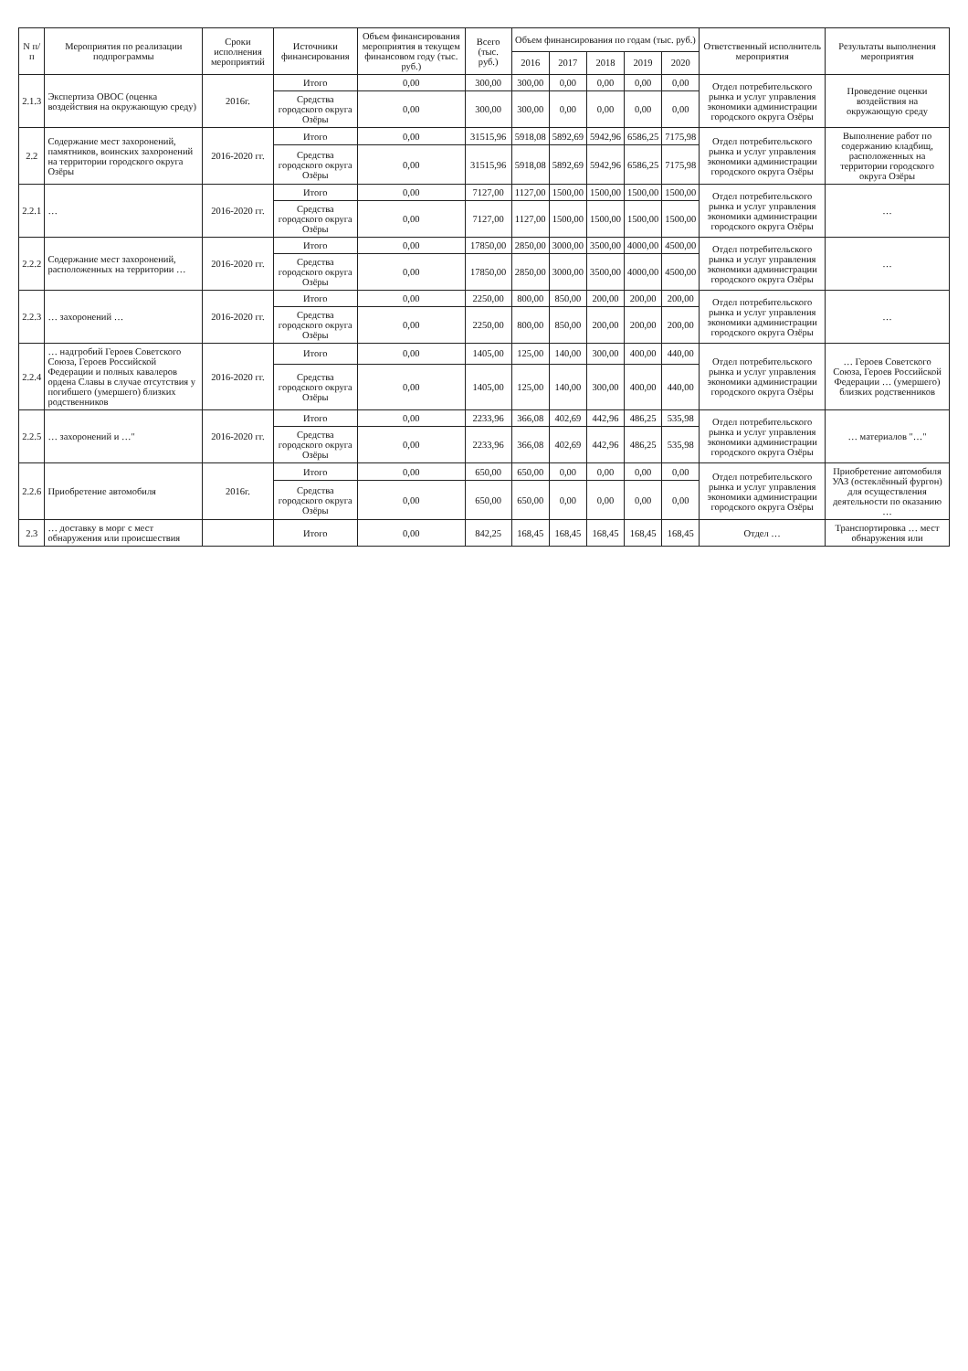| N п/п | Мероприятия по реализации подпрограммы | Сроки исполнения мероприятий | Источники финансирования | Объем финансирования мероприятия в текущем финансовом году (тыс. руб.) | Всего (тыс. руб.) | Объем финансирования по годам (тыс. руб.) | | | | | Ответственный исполнитель мероприятия | Результаты выполнения мероприятия |
| --- | --- | --- | --- | --- | --- | --- | --- | --- | --- | --- | --- | --- |
| | | | | | | 2016 | 2017 | 2018 | 2019 | 2020 | | |
| 2.1.3 | Экспертиза ОВОС (оценка воздействия на окружающую среду) | 2016г. | Итого | 0,00 | 300,00 | 300,00 | 0,00 | 0,00 | 0,00 | 0,00 | Отдел потребительского рынка и услуг управления экономики администрации городского округа Озёры | Проведение оценки воздействия на окружающую среду |
| | | | Средства городского округа Озёры | 0,00 | 300,00 | 300,00 | 0,00 | 0,00 | 0,00 | 0,00 | | |
| 2.2 | Содержание мест захоронений, памятников, воинских захоронений на территории городского округа Озёры | 2016-2020 гг. | Итого | 0,00 | 31515,96 | 5918,08 | 5892,69 | 5942,96 | 6586,25 | 7175,98 | Отдел потребительского рынка и услуг управления экономики администрации городского округа Озёры | Выполнение работ по содержанию кладбищ, расположенных на территории городского округа Озёры |
| | | | Средства городского округа Озёры | 0,00 | 31515,96 | 5918,08 | 5892,69 | 5942,96 | 6586,25 | 7175,98 | | |
| 2.2.1 | … | 2016-2020 гг. | Итого | 0,00 | 7127,00 | 1127,00 | 1500,00 | 1500,00 | 1500,00 | 1500,00 | Отдел потребительского рынка и услуг управления экономики администрации городского округа Озёры | … |
| | | | Средства городского округа Озёры | 0,00 | 7127,00 | 1127,00 | 1500,00 | 1500,00 | 1500,00 | 1500,00 | | |
| 2.2.2 | Содержание мест захоронений, расположенных на территории … | 2016-2020 гг. | Итого | 0,00 | 17850,00 | 2850,00 | 3000,00 | 3500,00 | 4000,00 | 4500,00 | Отдел потребительского рынка и услуг управления экономики администрации городского округа Озёры | … |
| | | | Средства городского округа Озёры | 0,00 | 17850,00 | 2850,00 | 3000,00 | 3500,00 | 4000,00 | 4500,00 | | |
| 2.2.3 | … захоронений … | 2016-2020 гг. | Итого | 0,00 | 2250,00 | 800,00 | 850,00 | 200,00 | 200,00 | 200,00 | Отдел потребительского рынка и услуг управления экономики администрации городского округа Озёры | … |
| | | | Средства городского округа Озёры | 0,00 | 2250,00 | 800,00 | 850,00 | 200,00 | 200,00 | 200,00 | | |
| 2.2.4 | … надгробий Героев Советского Союза, Героев Российской Федерации и полных кавалеров ордена Славы в случае отсутствия у погибшего (умершего) близких родственников | 2016-2020 гг. | Итого | 0,00 | 1405,00 | 125,00 | 140,00 | 300,00 | 400,00 | 440,00 | Отдел потребительского рынка и услуг управления экономики администрации городского округа Озёры | … Героев Советского Союза, Героев Российской Федерации … (умершего) близких родственников |
| | | | Средства городского округа Озёры | 0,00 | 1405,00 | 125,00 | 140,00 | 300,00 | 400,00 | 440,00 | | |
| 2.2.5 | … захоронений и …" | 2016-2020 гг. | Итого | 0,00 | 2233,96 | 366,08 | 402,69 | 442,96 | 486,25 | 535,98 | Отдел потребительского рынка и услуг управления экономики администрации городского округа Озёры | … материалов "…" |
| | | | Средства городского округа Озёры | 0,00 | 2233,96 | 366,08 | 402,69 | 442,96 | 486,25 | 535,98 | | |
| 2.2.6 | Приобретение автомобиля | 2016г. | Итого | 0,00 | 650,00 | 650,00 | 0,00 | 0,00 | 0,00 | 0,00 | Отдел потребительского рынка и услуг управления экономики администрации городского округа Озёры | Приобретение автомобиля УАЗ (остеклённый фургон) для осуществления деятельности по оказанию … |
| | | | Средства городского округа Озёры | 0,00 | 650,00 | 650,00 | 0,00 | 0,00 | 0,00 | 0,00 | | |
| 2.3 | … доставку в морг с мест обнаружения или происшествия | | Итого | 0,00 | 842,25 | 168,45 | 168,45 | 168,45 | 168,45 | 168,45 | Отдел … | Транспортировка … мест обнаружения или |